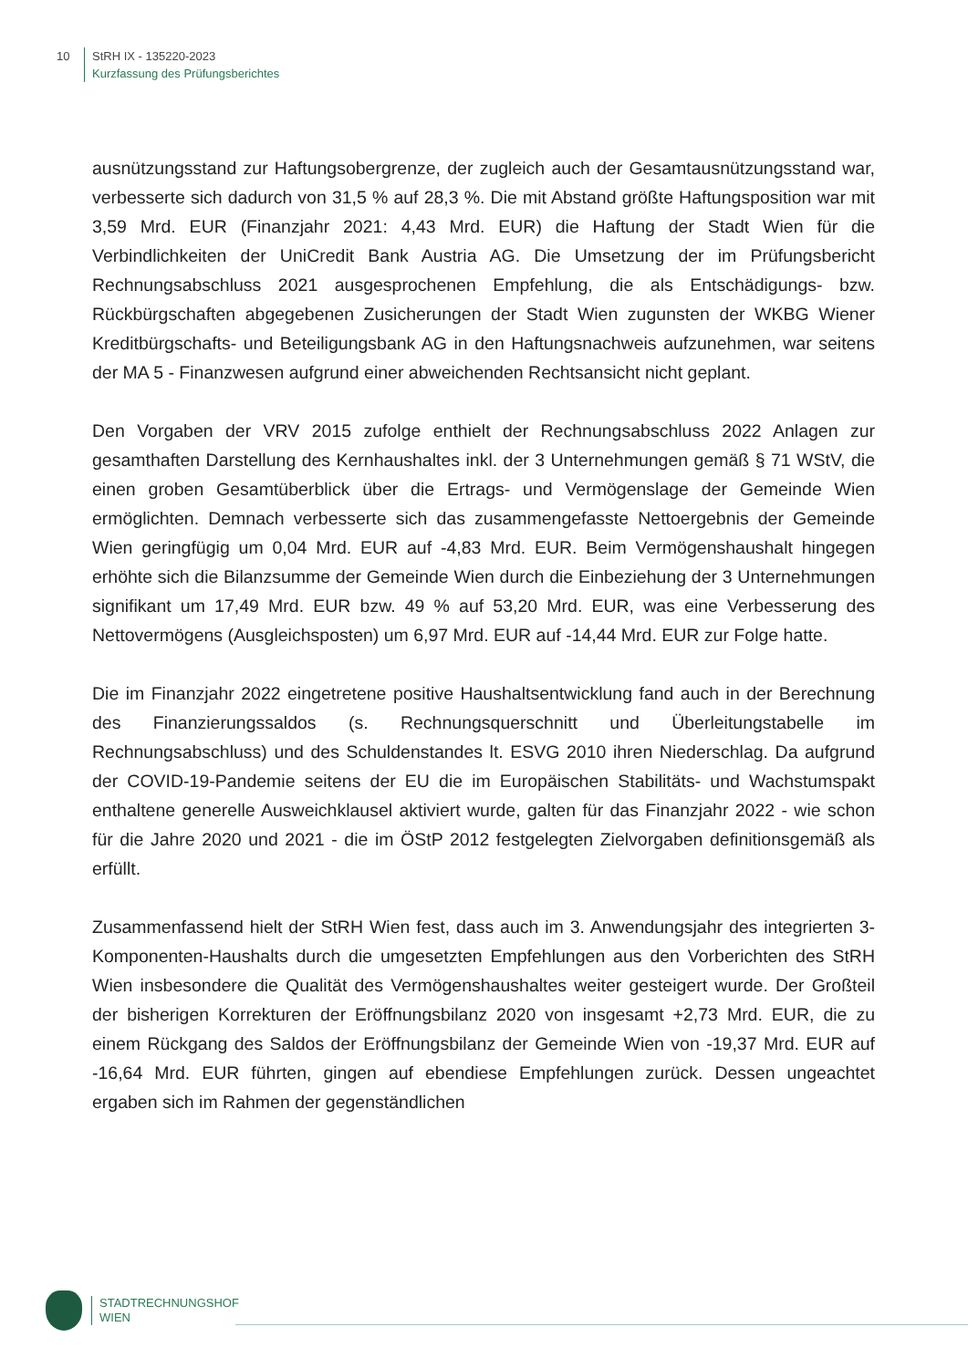10
StRH IX - 135220-2023
Kurzfassung des Prüfungsberichtes
ausnützungsstand zur Haftungsobergrenze, der zugleich auch der Gesamtausnützungsstand war, verbesserte sich dadurch von 31,5 % auf 28,3 %. Die mit Abstand größte Haftungsposition war mit 3,59 Mrd. EUR (Finanzjahr 2021: 4,43 Mrd. EUR) die Haftung der Stadt Wien für die Verbindlichkeiten der UniCredit Bank Austria AG. Die Umsetzung der im Prüfungsbericht Rechnungsabschluss 2021 ausgesprochenen Empfehlung, die als Entschädigungs- bzw. Rückbürgschaften abgegebenen Zusicherungen der Stadt Wien zugunsten der WKBG Wiener Kreditbürgschafts- und Beteiligungsbank AG in den Haftungsnachweis aufzunehmen, war seitens der MA 5 - Finanzwesen aufgrund einer abweichenden Rechtsansicht nicht geplant.
Den Vorgaben der VRV 2015 zufolge enthielt der Rechnungsabschluss 2022 Anlagen zur gesamthaften Darstellung des Kernhaushaltes inkl. der 3 Unternehmungen gemäß § 71 WStV, die einen groben Gesamtüberblick über die Ertrags- und Vermögenslage der Gemeinde Wien ermöglichten. Demnach verbesserte sich das zusammengefasste Nettoergebnis der Gemeinde Wien geringfügig um 0,04 Mrd. EUR auf -4,83 Mrd. EUR. Beim Vermögenshaushalt hingegen erhöhte sich die Bilanzsumme der Gemeinde Wien durch die Einbeziehung der 3 Unternehmungen signifikant um 17,49 Mrd. EUR bzw. 49 % auf 53,20 Mrd. EUR, was eine Verbesserung des Nettovermögens (Ausgleichsposten) um 6,97 Mrd. EUR auf -14,44 Mrd. EUR zur Folge hatte.
Die im Finanzjahr 2022 eingetretene positive Haushaltsentwicklung fand auch in der Berechnung des Finanzierungssaldos (s. Rechnungsquerschnitt und Überleitungstabelle im Rechnungsabschluss) und des Schuldenstandes lt. ESVG 2010 ihren Niederschlag. Da aufgrund der COVID-19-Pandemie seitens der EU die im Europäischen Stabilitäts- und Wachstumspakt enthaltene generelle Ausweichklausel aktiviert wurde, galten für das Finanzjahr 2022 - wie schon für die Jahre 2020 und 2021 - die im ÖStP 2012 festgelegten Zielvorgaben definitionsgemäß als erfüllt.
Zusammenfassend hielt der StRH Wien fest, dass auch im 3. Anwendungsjahr des integrierten 3-Komponenten-Haushalts durch die umgesetzten Empfehlungen aus den Vorberichten des StRH Wien insbesondere die Qualität des Vermögenshaushaltes weiter gesteigert wurde. Der Großteil der bisherigen Korrekturen der Eröffnungsbilanz 2020 von insgesamt +2,73 Mrd. EUR, die zu einem Rückgang des Saldos der Eröffnungsbilanz der Gemeinde Wien von -19,37 Mrd. EUR auf -16,64 Mrd. EUR führten, gingen auf ebendiese Empfehlungen zurück. Dessen ungeachtet ergaben sich im Rahmen der gegenständlichen
STADTRECHNUNGSHOF
WIEN